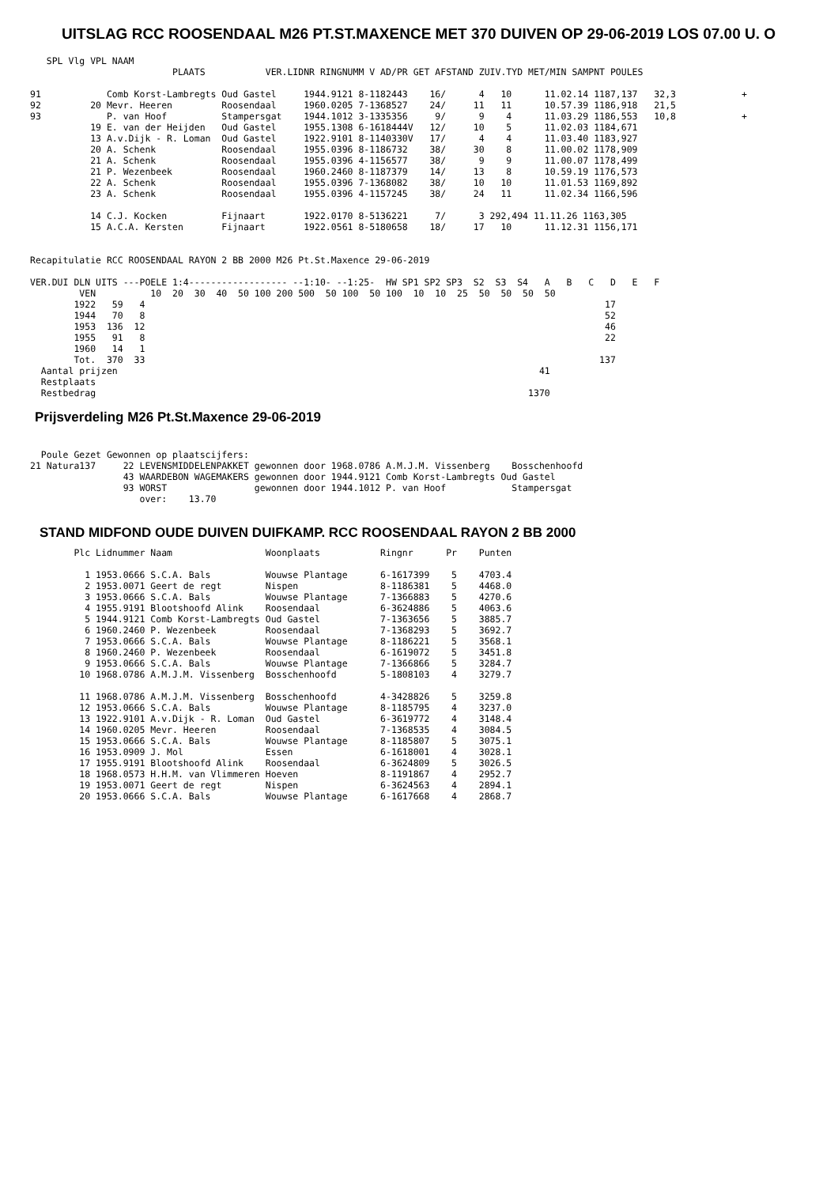UITSLAG RCC ROOSENDAAL M26 PT.ST.MAXENCE MET 370 DUIVEN OP 29-06-2019 LOS 07.00 U. O
   SPL Vlg VPL NAAM
                          PLAATS           VER.LIDNR RINGNUMM V AD/PR GET AFSTAND ZUIV.TYD MET/MIN SAMPNT POULES

91            Comb Korst-Lambregts Oud Gastel     1944.9121 8-1182443    16/      4   10      11.02.14 1187,137   32,3            +
92         20 Mevr. Heeren         Roosendaal     1960.0205 7-1368527    24/     11   11      10.57.39 1186,918   21,5
93            P. van Hoof          Stampersgat    1944.1012 3-1335356     9/      9    4      11.03.29 1186,553   10,8            +
           19 E. van der Heijden   Oud Gastel     1955.1308 6-1618444V   12/     10    5      11.02.03 1184,671
           13 A.v.Dijk - R. Loman  Oud Gastel     1922.9101 8-1140330V   17/      4    4      11.03.40 1183,927
           20 A. Schenk            Roosendaal     1955.0396 8-1186732    38/     30    8      11.00.02 1178,909
           21 A. Schenk            Roosendaal     1955.0396 4-1156577    38/      9    9      11.00.07 1178,499
           21 P. Wezenbeek         Roosendaal     1960.2460 8-1187379    14/     13    8      10.59.19 1176,573
           22 A. Schenk            Roosendaal     1955.0396 7-1368082    38/     10   10      11.01.53 1169,892
           23 A. Schenk            Roosendaal     1955.0396 4-1157245    38/     24   11      11.02.34 1166,596

           14 C.J. Kocken          Fijnaart       1922.0170 8-5136221     7/      3 292,494 11.11.26 1163,305
           15 A.C.A. Kersten       Fijnaart       1922.0561 8-5180658    18/     17   10      11.12.31 1156,171


Recapitulatie RCC ROOSENDAAL RAYON 2 BB 2000 M26 Pt.St.Maxence 29-06-2019

VER.DUI DLN UITS ---POELE 1:4------------------ --1:10- --1:25-  HW SP1 SP2 SP3  S2  S3  S4   A   B   C   D   E   F
         VEN          10  20  30  40  50 100 200 500  50 100  50 100  10  10  25  50  50  50  50
        1922   59   4                                                                                    17
        1944   70   8                                                                                    52
        1953  136  12                                                                                    46
        1955   91   8                                                                                    22
        1960   14   1
        Tot.  370  33                                                                                   137
  Aantal prijzen                                                                             41
  Restplaats
  Restbedrag                                                                               1370
Prijsverdeling M26 Pt.St.Maxence 29-06-2019
  Poule Gezet Gewonnen op plaatscijfers:
21 Natura137     22 LEVENSMIDDELENPAKKET gewonnen door 1968.0786 A.M.J.M. Vissenberg    Bosschenhoofd
                 43 WAARDEBON WAGEMAKERS gewonnen door 1944.9121 Comb Korst-Lambregts Oud Gastel
                 93 WORST                gewonnen door 1944.1012 P. van Hoof            Stampersgat
                    over:    13.70
STAND MIDFOND OUDE DUIVEN DUIFKAMP. RCC ROOSENDAAL RAYON 2 BB 2000
        Plc Lidnummer Naam                 Woonplaats           Ringnr      Pr    Punten

          1 1953.0666 S.C.A. Bals          Wouwse Plantage      6-1617399    5    4703.4
          2 1953.0071 Geert de regt        Nispen               8-1186381    5    4468.0
          3 1953.0666 S.C.A. Bals          Wouwse Plantage      7-1366883    5    4270.6
          4 1955.9191 Blootshoofd Alink    Roosendaal           6-3624886    5    4063.6
          5 1944.9121 Comb Korst-Lambregts Oud Gastel           7-1363656    5    3885.7
          6 1960.2460 P. Wezenbeek         Roosendaal           7-1368293    5    3692.7
          7 1953.0666 S.C.A. Bals          Wouwse Plantage      8-1186221    5    3568.1
          8 1960.2460 P. Wezenbeek         Roosendaal           6-1619072    5    3451.8
          9 1953.0666 S.C.A. Bals          Wouwse Plantage      7-1366866    5    3284.7
         10 1968.0786 A.M.J.M. Vissenberg  Bosschenhoofd        5-1808103    4    3279.7

         11 1968.0786 A.M.J.M. Vissenberg  Bosschenhoofd        4-3428826    5    3259.8
         12 1953.0666 S.C.A. Bals          Wouwse Plantage      8-1185795    4    3237.0
         13 1922.9101 A.v.Dijk - R. Loman  Oud Gastel           6-3619772    4    3148.4
         14 1960.0205 Mevr. Heeren         Roosendaal           7-1368535    4    3084.5
         15 1953.0666 S.C.A. Bals          Wouwse Plantage      8-1185807    5    3075.1
         16 1953.0909 J. Mol               Essen                6-1618001    4    3028.1
         17 1955.9191 Blootshoofd Alink    Roosendaal           6-3624809    5    3026.5
         18 1968.0573 H.H.M. van Vlimmeren Hoeven               8-1191867    4    2952.7
         19 1953.0071 Geert de regt        Nispen               6-3624563    4    2894.1
         20 1953.0666 S.C.A. Bals          Wouwse Plantage      6-1617668    4    2868.7